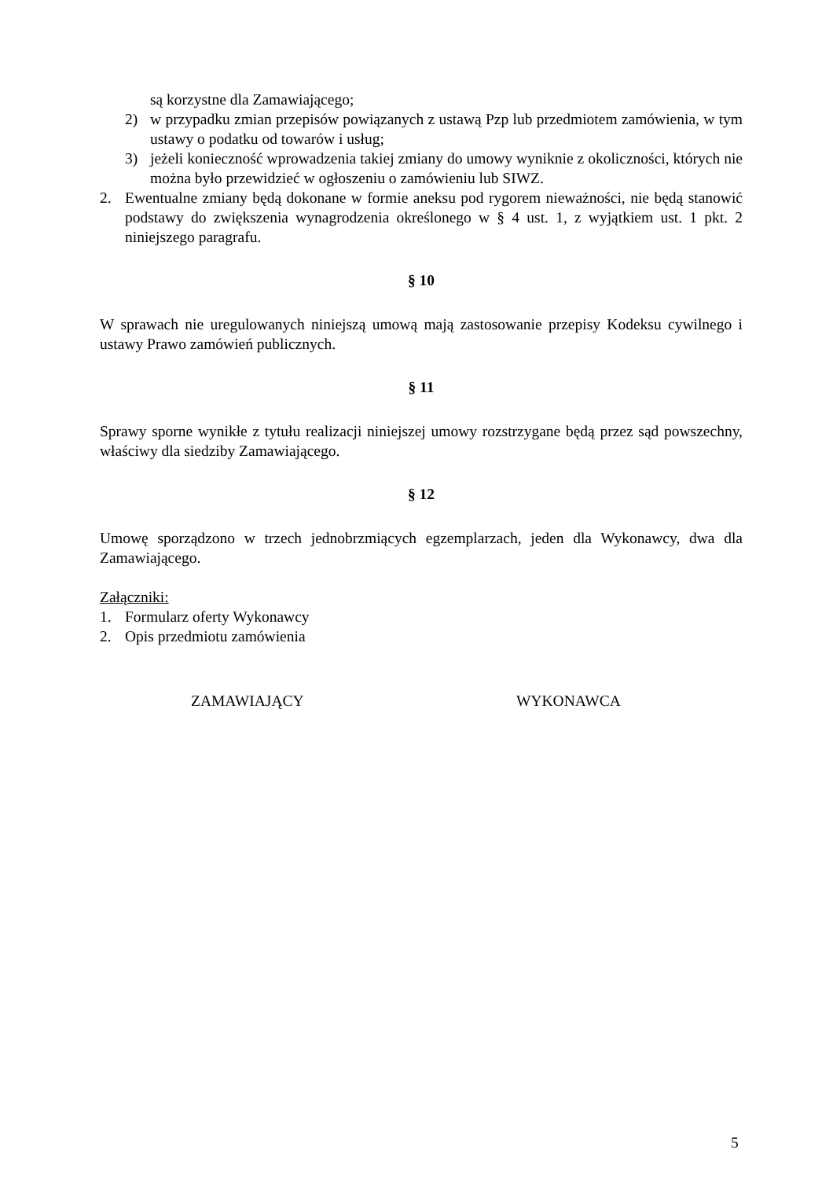są korzystne dla Zamawiającego;
2) w przypadku zmian przepisów powiązanych z ustawą Pzp lub przedmiotem zamówienia, w tym ustawy o podatku od towarów i usług;
3) jeżeli konieczność wprowadzenia takiej zmiany do umowy wyniknie z okoliczności, których nie można było przewidzieć w ogłoszeniu o zamówieniu lub SIWZ.
2. Ewentualne zmiany będą dokonane w formie aneksu pod rygorem nieważności, nie będą stanowić podstawy do zwiększenia wynagrodzenia określonego w § 4 ust. 1, z wyjątkiem ust. 1 pkt. 2 niniejszego paragrafu.
§ 10
W sprawach nie uregulowanych niniejszą umową mają zastosowanie przepisy Kodeksu cywilnego i ustawy Prawo zamówień publicznych.
§ 11
Sprawy sporne wynikłe z tytułu realizacji niniejszej umowy rozstrzygane będą przez sąd powszechny, właściwy dla siedziby Zamawiającego.
§ 12
Umowę sporządzono w trzech jednobrzmiących egzemplarzach, jeden dla Wykonawcy, dwa dla Zamawiającego.
Załączniki:
1. Formularz oferty Wykonawcy
2. Opis przedmiotu zamówienia
ZAMAWIAJĄCY WYKONAWCA
5